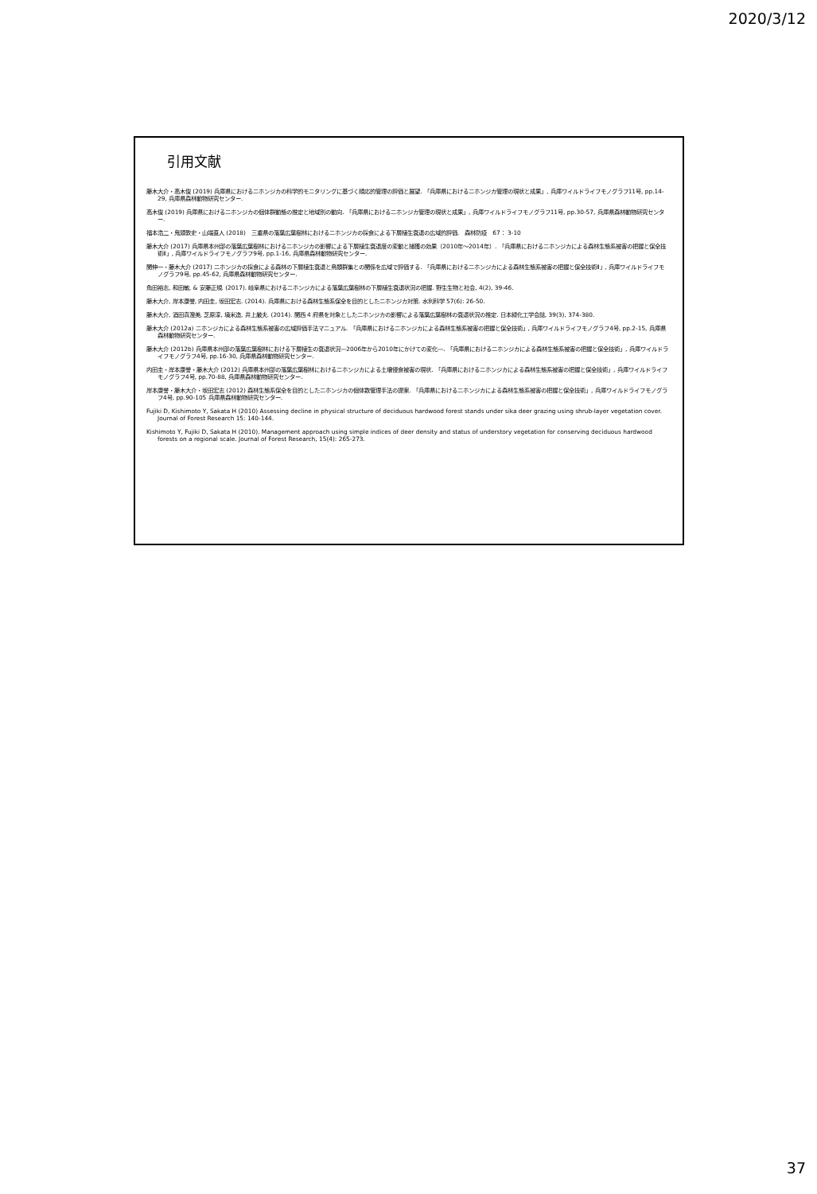2020/3/12
引用文献
藤木大介・高木俊 (2019) 兵庫県におけるニホンジカの科学的モニタリングに基づく順応的管理の評価と展望. 「兵庫県におけるニホンジカ管理の現状と成果」, 兵庫ワイルドライフモノグラフ11号, pp.14-29, 兵庫県森林動物研究センター.
高木俊 (2019) 兵庫県におけるニホンジカの個体群動態の推定と地域別の動向. 「兵庫県におけるニホンジカ管理の現状と成果」, 兵庫ワイルドライフモノグラフ11号, pp.30-57, 兵庫県森林動物研究センター.
福本浩二・鬼頭敦史・山端直人 (2018)　三重県の落葉広葉樹林におけるニホンジカの採食による下層植生衰退の広域的評価.　森林防疫　67： 3-10
藤木大介 (2017) 兵庫県本州部の落葉広葉樹林におけるニホンジカの影響による下層植生衰退度の変動と捕獲の効果（2010年～2014年）. 「兵庫県におけるニホンジカによる森林生態系被害の把握と保全技術Ⅱ」, 兵庫ワイルドライフモノグラフ9号, pp.1-16, 兵庫県森林動物研究センター.
関伸一・藤木大介 (2017) ニホンジカの採食による森林の下層植生衰退と鳥類群集との関係を広域で評価する. 「兵庫県におけるニホンジカによる森林生態系被害の把握と保全技術Ⅱ」, 兵庫ワイルドライフモノグラフ9号, pp.45-62, 兵庫県森林動物研究センター.
角田裕志, 和田敏, & 安藤正規. (2017). 岐阜県におけるニホンジカによる落葉広葉樹林の下層植生衰退状況の把握. 野生生物と社会, 4(2), 39-46.
藤木大介, 岸本康誉, 内田圭, 坂田宏志. (2014). 兵庫県における森林生態系保全を目的としたニホンジカ対策. 水利科学 57(6): 26-50.
藤木大介, 酒田真澄美, 芝原淳, 境米造, 井上厳夫. (2014). 関西 4 府県を対象としたニホンジカの影響による落葉広葉樹林の衰退状況の推定. 日本緑化工学会誌, 39(3), 374-380.
藤木大介 (2012a) ニホンジカによる森林生態系被害の広域評価手法マニュアル. 「兵庫県におけるニホンジカによる森林生態系被害の把握と保全技術」, 兵庫ワイルドライフモノグラフ4号, pp.2-15, 兵庫県森林動物研究センター.
藤木大介 (2012b) 兵庫県本州部の落葉広葉樹林における下層植生の衰退状況―2006年から2010年にかけての変化―. 「兵庫県におけるニホンジカによる森林生態系被害の把握と保全技術」, 兵庫ワイルドライフモノグラフ4号, pp.16-30, 兵庫県森林動物研究センター.
内田圭・岸本康誉・藤木大介 (2012) 兵庫県本州部の落葉広葉樹林におけるニホンジカによる土壌侵食被害の現状. 「兵庫県におけるニホンジカによる森林生態系被害の把握と保全技術」, 兵庫ワイルドライフモノグラフ4号, pp.70-88, 兵庫県森林動物研究センター.
岸本康誉・藤木大介・坂田宏志 (2012) 森林生態系保全を目的としたニホンジカの個体数管理手法の提案. 「兵庫県におけるニホンジカによる森林生態系被害の把握と保全技術」, 兵庫ワイルドライフモノグラフ4号, pp.90-105 兵庫県森林動物研究センター.
Fujiki D, Kishimoto Y, Sakata H (2010) Assessing decline in physical structure of deciduous hardwood forest stands under sika deer grazing using shrub-layer vegetation cover. Journal of Forest Research 15: 140-144.
Kishimoto Y, Fujiki D, Sakata H (2010). Management approach using simple indices of deer density and status of understory vegetation for conserving deciduous hardwood forests on a regional scale. Journal of Forest Research, 15(4): 265-273.
37